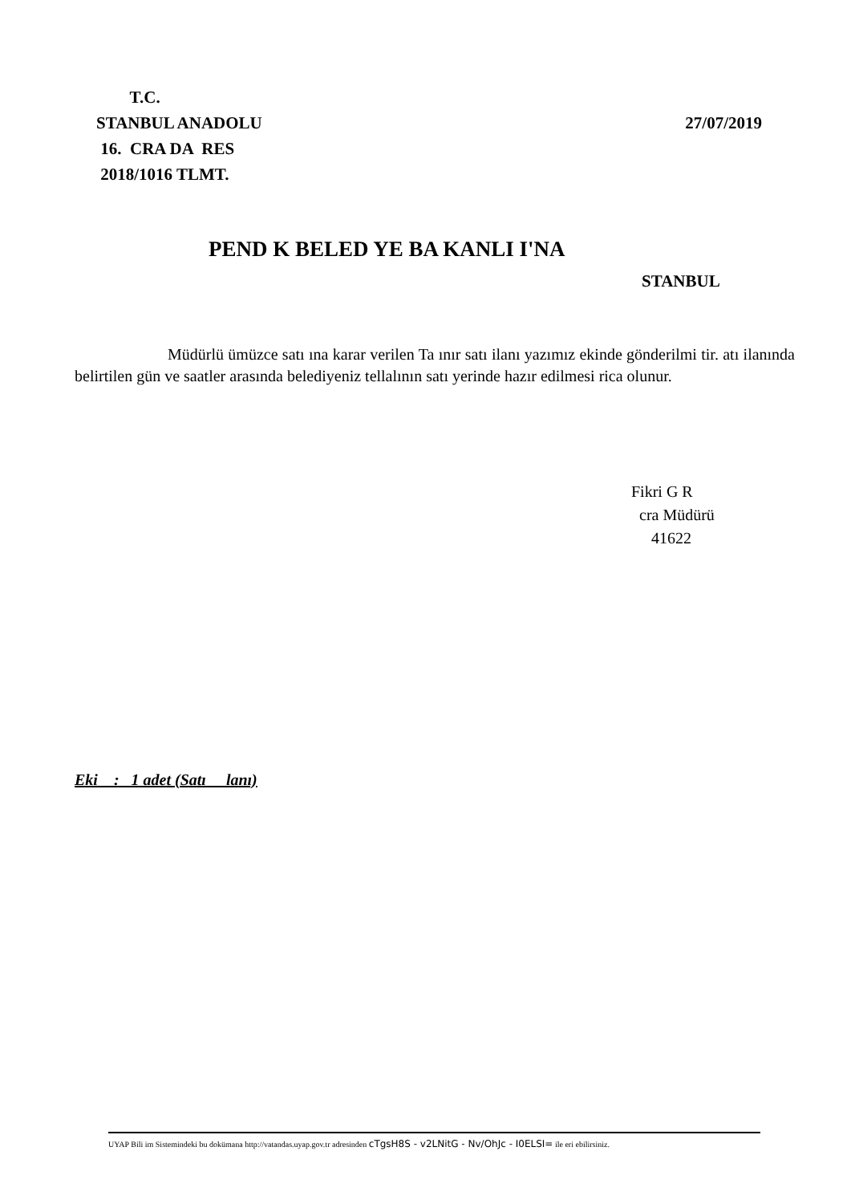T.C.
STANBUL ANADOLU
27/07/2019
16. CRA DA RES
2018/1016 TLMT.
PEND K BELED YE BA KANLI I'NA
STANBUL
Müdürlü ümüzce satı ına karar verilen Ta ınır satı ilanı yazımız ekinde gönderilmi tir. atı ilanında belirtilen gün ve saatler arasında belediyeniz tellalının satı yerinde hazır edilmesi rica olunur.
Fikri G R cra Müdürü 41622
Eki : 1 adet (Satı lanı)
UYAP Bili im Sistemindeki bu dokümana http://vatandas.uyap.gov.tr adresinden cTgsH8S - v2LNitG - Nv/OhJc - I0ELSI= ile eri ebilirsiniz.